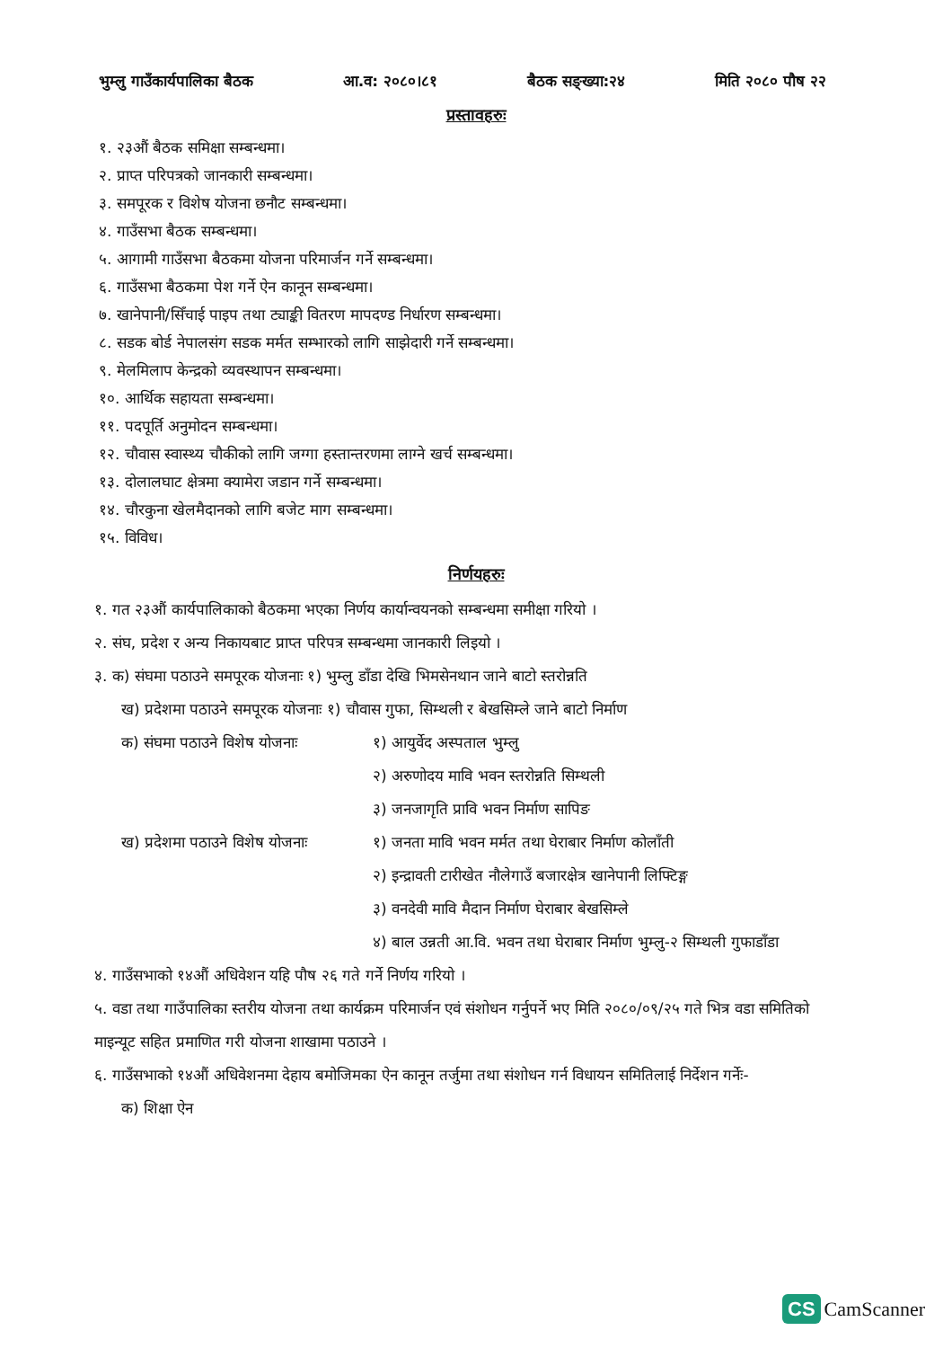भुम्लु गाउँकार्यपालिका बैठक आ.व: २०८०।८१ बैठक सङ्ख्या:२४ मिति २०८० पौष २२
प्रस्तावहरुः
१. २३औं बैठक समिक्षा सम्बन्धमा।
२. प्राप्त परिपत्रको जानकारी सम्बन्धमा।
३. समपूरक र विशेष योजना छनौट सम्बन्धमा।
४. गाउँसभा बैठक सम्बन्धमा।
५. आगामी गाउँसभा बैठकमा योजना परिमार्जन गर्ने सम्बन्धमा।
६. गाउँसभा बैठकमा पेश गर्ने ऐन कानून सम्बन्धमा।
७. खानेपानी/सिँचाई पाइप तथा ट्याङ्की वितरण मापदण्ड निर्धारण सम्बन्धमा।
८. सडक बोर्ड नेपालसंग सडक मर्मत सम्भारको लागि साझेदारी गर्ने सम्बन्धमा।
९. मेलमिलाप केन्द्रको व्यवस्थापन सम्बन्धमा।
१०. आर्थिक सहायता सम्बन्धमा।
११. पदपूर्ति अनुमोदन सम्बन्धमा।
१२. चौवास स्वास्थ्य चौकीको लागि जग्गा हस्तान्तरणमा लाग्ने खर्च सम्बन्धमा।
१३. दोलालघाट क्षेत्रमा क्यामेरा जडान गर्ने सम्बन्धमा।
१४. चौरकुना खेलमैदानको लागि बजेट माग सम्बन्धमा।
१५. विविध।
निर्णयहरुः
१. गत २३औं कार्यपालिकाको बैठकमा भएका निर्णय कार्यान्वयनको सम्बन्धमा समीक्षा गरियो ।
२. संघ, प्रदेश र अन्य निकायबाट प्राप्त परिपत्र सम्बन्धमा जानकारी लिइयो ।
३. क) संघमा पठाउने समपूरक योजनाः १) भुम्लु डाँडा देखि भिमसेनथान जाने बाटो स्तरोन्नति
ख) प्रदेशमा पठाउने समपूरक योजनाः १) चौवास गुफा, सिम्थली र बेखसिम्ले जाने बाटो निर्माण
क) संघमा पठाउने विशेष योजनाः १) आयुर्वेद अस्पताल भुम्लु
२) अरुणोदय मावि भवन स्तरोन्नति सिम्थली
३) जनजागृति प्रावि भवन निर्माण सापिङ
ख) प्रदेशमा पठाउने विशेष योजनाः १) जनता मावि भवन मर्मत तथा घेराबार निर्माण कोलाँती
२) इन्द्रावती टारीखेत नौलेगाउँ बजारक्षेत्र खानेपानी लिफ्टिङ्ग
३) वनदेवी मावि मैदान निर्माण घेराबार बेखसिम्ले
४) बाल उन्नती आ.वि. भवन तथा घेराबार निर्माण भुम्लु-२ सिम्थली गुफाडाँडा
४. गाउँसभाको १४औं अधिवेशन यहि पौष २६ गते गर्ने निर्णय गरियो ।
५. वडा तथा गाउँपालिका स्तरीय योजना तथा कार्यक्रम परिमार्जन एवं संशोधन गर्नुपर्ने भए मिति २०८०/०९/२५ गते भित्र वडा समितिको माइन्यूट सहित प्रमाणित गरी योजना शाखामा पठाउने ।
६. गाउँसभाको १४औं अधिवेशनमा देहाय बमोजिमका ऐन कानून तर्जुमा तथा संशोधन गर्न विधायन समितिलाई निर्देशन गर्नेः-
क) शिक्षा ऐन
CS CamScanner